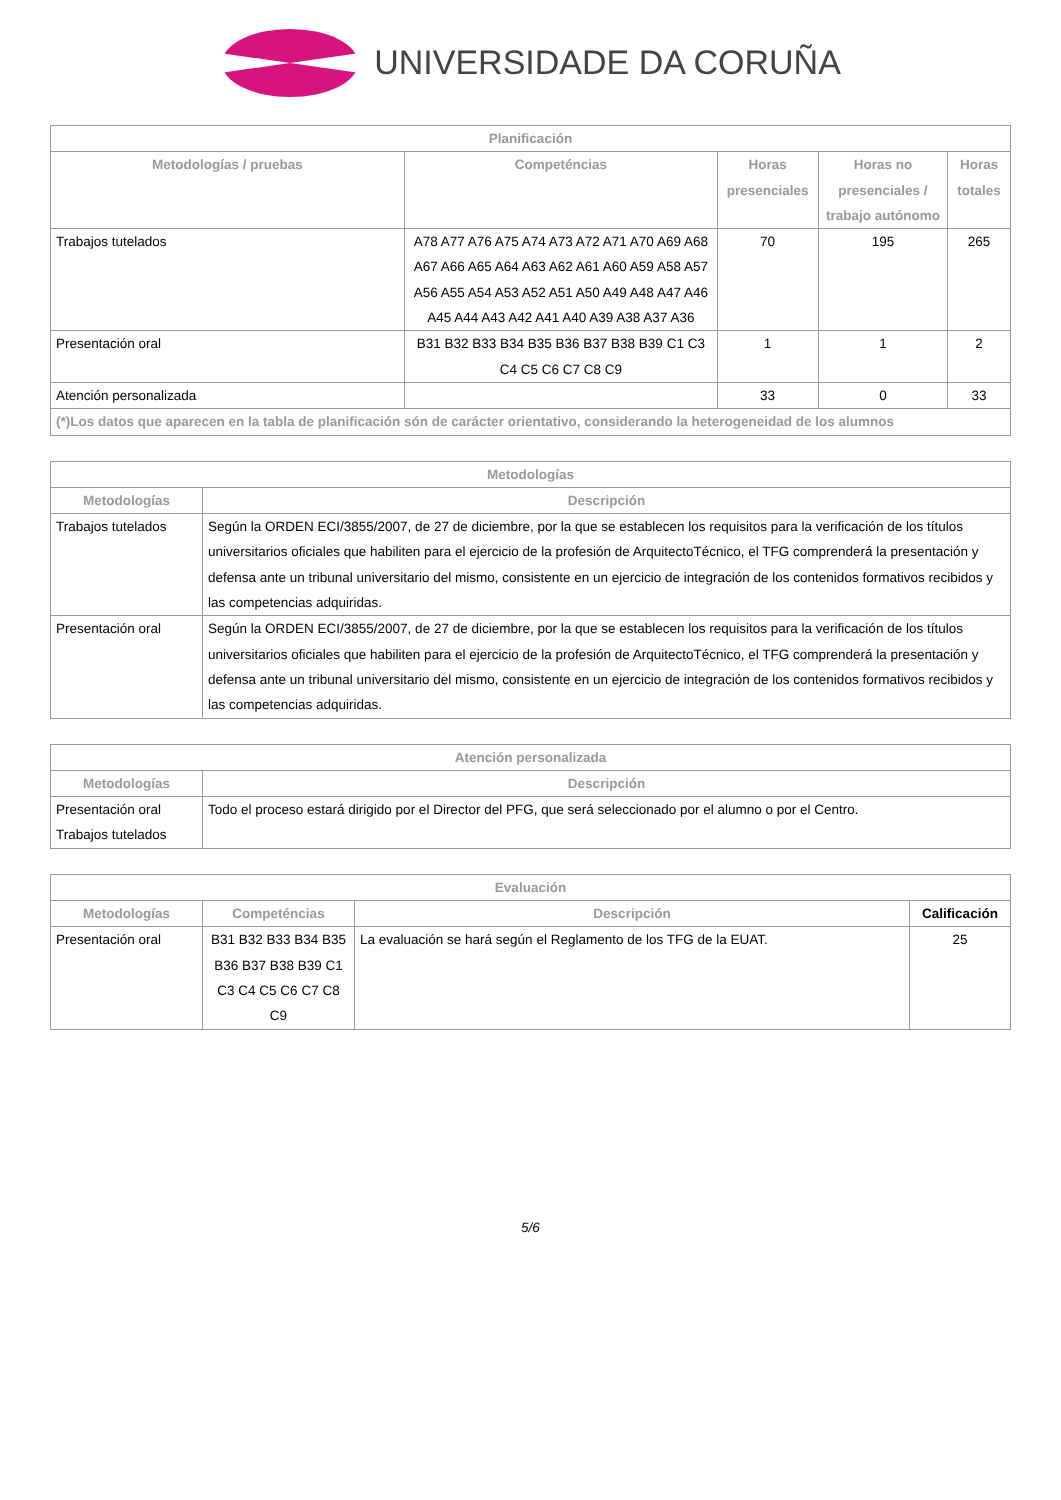UNIVERSIDADE DA CORUÑA
| Planificación | | | | |
| --- | --- | --- | --- | --- |
| Metodologías / pruebas | Competéncias | Horas presenciales | Horas no presenciales / trabajo autónomo | Horas totales |
| Trabajos tutelados | A78 A77 A76 A75 A74 A73 A72 A71 A70 A69 A68 A67 A66 A65 A64 A63 A62 A61 A60 A59 A58 A57 A56 A55 A54 A53 A52 A51 A50 A49 A48 A47 A46 A45 A44 A43 A42 A41 A40 A39 A38 A37 A36 | 70 | 195 | 265 |
| Presentación oral | B31 B32 B33 B34 B35 B36 B37 B38 B39 C1 C3 C4 C5 C6 C7 C8 C9 | 1 | 1 | 2 |
| Atención personalizada | | 33 | 0 | 33 |
| (*)Los datos que aparecen en la tabla de planificación són de carácter orientativo, considerando la heterogeneidad de los alumnos | | | | |
| Metodologías | |
| --- | --- |
| Metodologías | Descripción |
| Trabajos tutelados | Según la ORDEN ECI/3855/2007, de 27 de diciembre, por la que se establecen los requisitos para la verificación de los títulos universitarios oficiales que habiliten para el ejercicio de la profesión de ArquitectoTécnico, el TFG comprenderá la presentación y defensa ante un tribunal universitario del mismo, consistente en un ejercicio de integración de los contenidos formativos recibidos y las competencias adquiridas. |
| Presentación oral | Según la ORDEN ECI/3855/2007, de 27 de diciembre, por la que se establecen los requisitos para la verificación de los títulos universitarios oficiales que habiliten para el ejercicio de la profesión de ArquitectoTécnico, el TFG comprenderá la presentación y defensa ante un tribunal universitario del mismo, consistente en un ejercicio de integración de los contenidos formativos recibidos y las competencias adquiridas. |
| Atención personalizada | |
| --- | --- |
| Metodologías | Descripción |
| Presentación oral Trabajos tutelados | Todo el proceso estará dirigido por el Director del PFG, que será seleccionado por el alumno o por el Centro. |
| Evaluación | | | |
| --- | --- | --- | --- |
| Metodologías | Competéncias | Descripción | Calificación |
| Presentación oral | B31 B32 B33 B34 B35 B36 B37 B38 B39 C1 C3 C4 C5 C6 C7 C8 C9 | La evaluación se hará según el Reglamento de los TFG de la EUAT. | 25 |
5/6